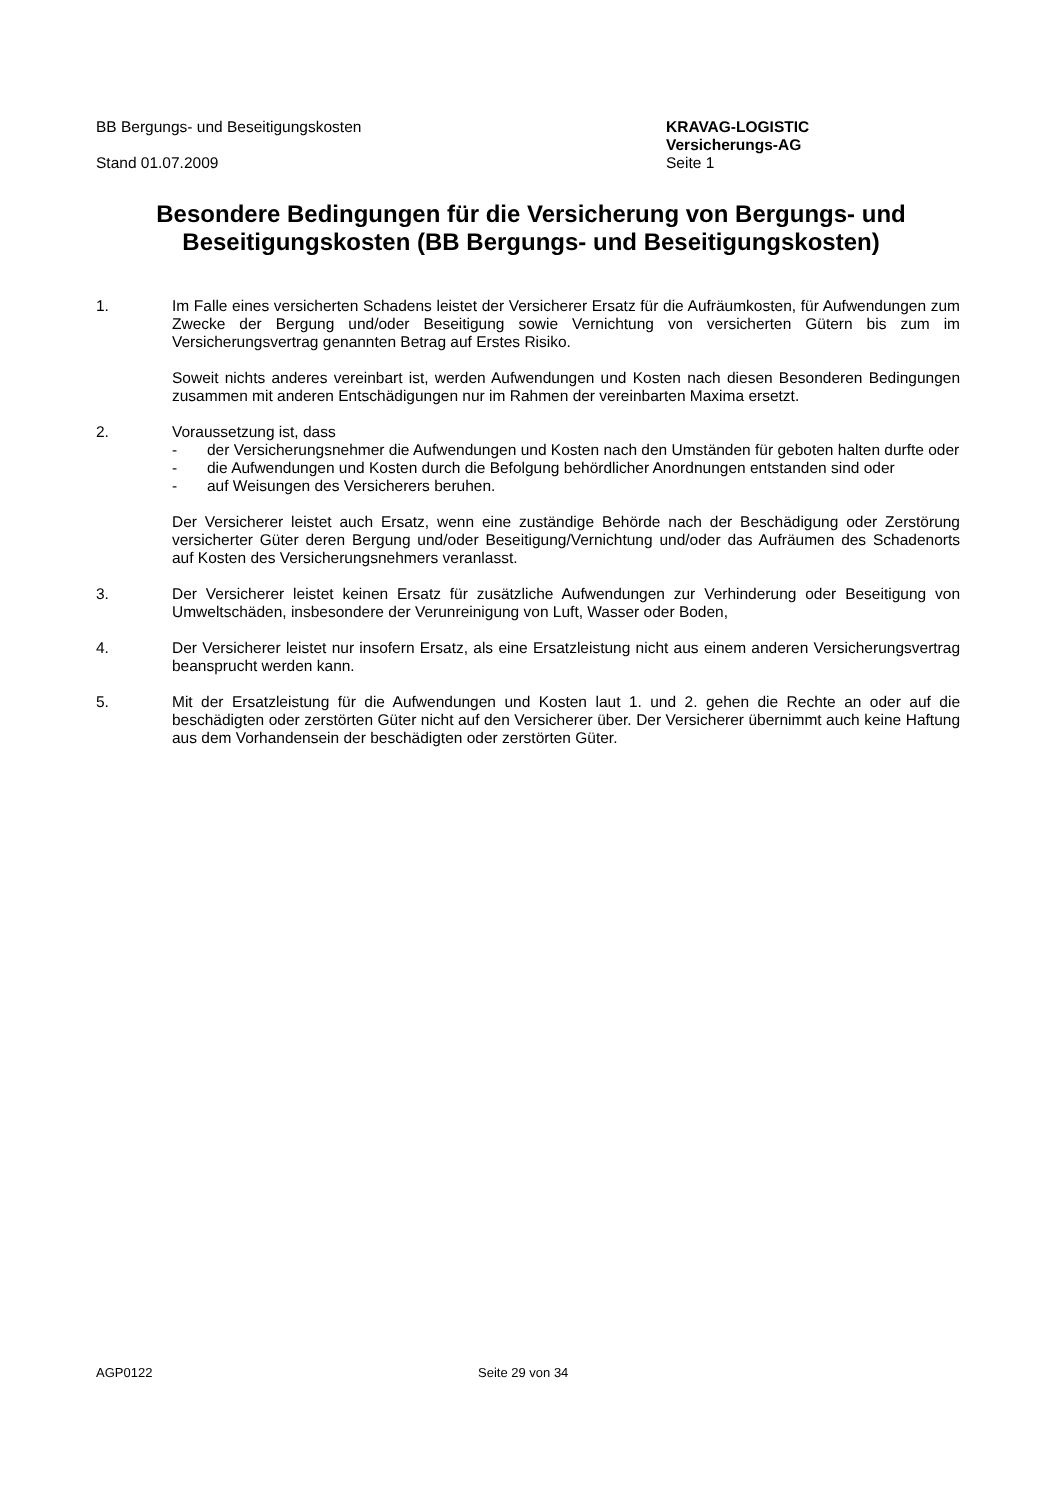BB Bergungs- und Beseitigungskosten
Stand 01.07.2009
KRAVAG-LOGISTIC
Versicherungs-AG
Seite 1
Besondere Bedingungen für die Versicherung von Bergungs- und Beseitigungskosten (BB Bergungs- und Beseitigungskosten)
1. Im Falle eines versicherten Schadens leistet der Versicherer Ersatz für die Aufräumkosten, für Aufwendungen zum Zwecke der Bergung und/oder Beseitigung sowie Vernichtung von versicherten Gütern bis zum im Versicherungsvertrag genannten Betrag auf Erstes Risiko.
Soweit nichts anderes vereinbart ist, werden Aufwendungen und Kosten nach diesen Besonderen Bedingungen zusammen mit anderen Entschädigungen nur im Rahmen der vereinbarten Maxima ersetzt.
2. Voraussetzung ist, dass
- der Versicherungsnehmer die Aufwendungen und Kosten nach den Umständen für geboten halten durfte oder
- die Aufwendungen und Kosten durch die Befolgung behördlicher Anordnungen entstanden sind oder
- auf Weisungen des Versicherers beruhen.
Der Versicherer leistet auch Ersatz, wenn eine zuständige Behörde nach der Beschädigung oder Zerstörung versicherter Güter deren Bergung und/oder Beseitigung/Vernichtung und/oder das Aufräumen des Schadenorts auf Kosten des Versicherungsnehmers veranlasst.
3. Der Versicherer leistet keinen Ersatz für zusätzliche Aufwendungen zur Verhinderung oder Beseitigung von Umweltschäden, insbesondere der Verunreinigung von Luft, Wasser oder Boden,
4. Der Versicherer leistet nur insofern Ersatz, als eine Ersatzleistung nicht aus einem anderen Versicherungsvertrag beansprucht werden kann.
5. Mit der Ersatzleistung für die Aufwendungen und Kosten laut 1. und 2. gehen die Rechte an oder auf die beschädigten oder zerstörten Güter nicht auf den Versicherer über. Der Versicherer übernimmt auch keine Haftung aus dem Vorhandensein der beschädigten oder zerstörten Güter.
AGP0122 Seite 29 von 34